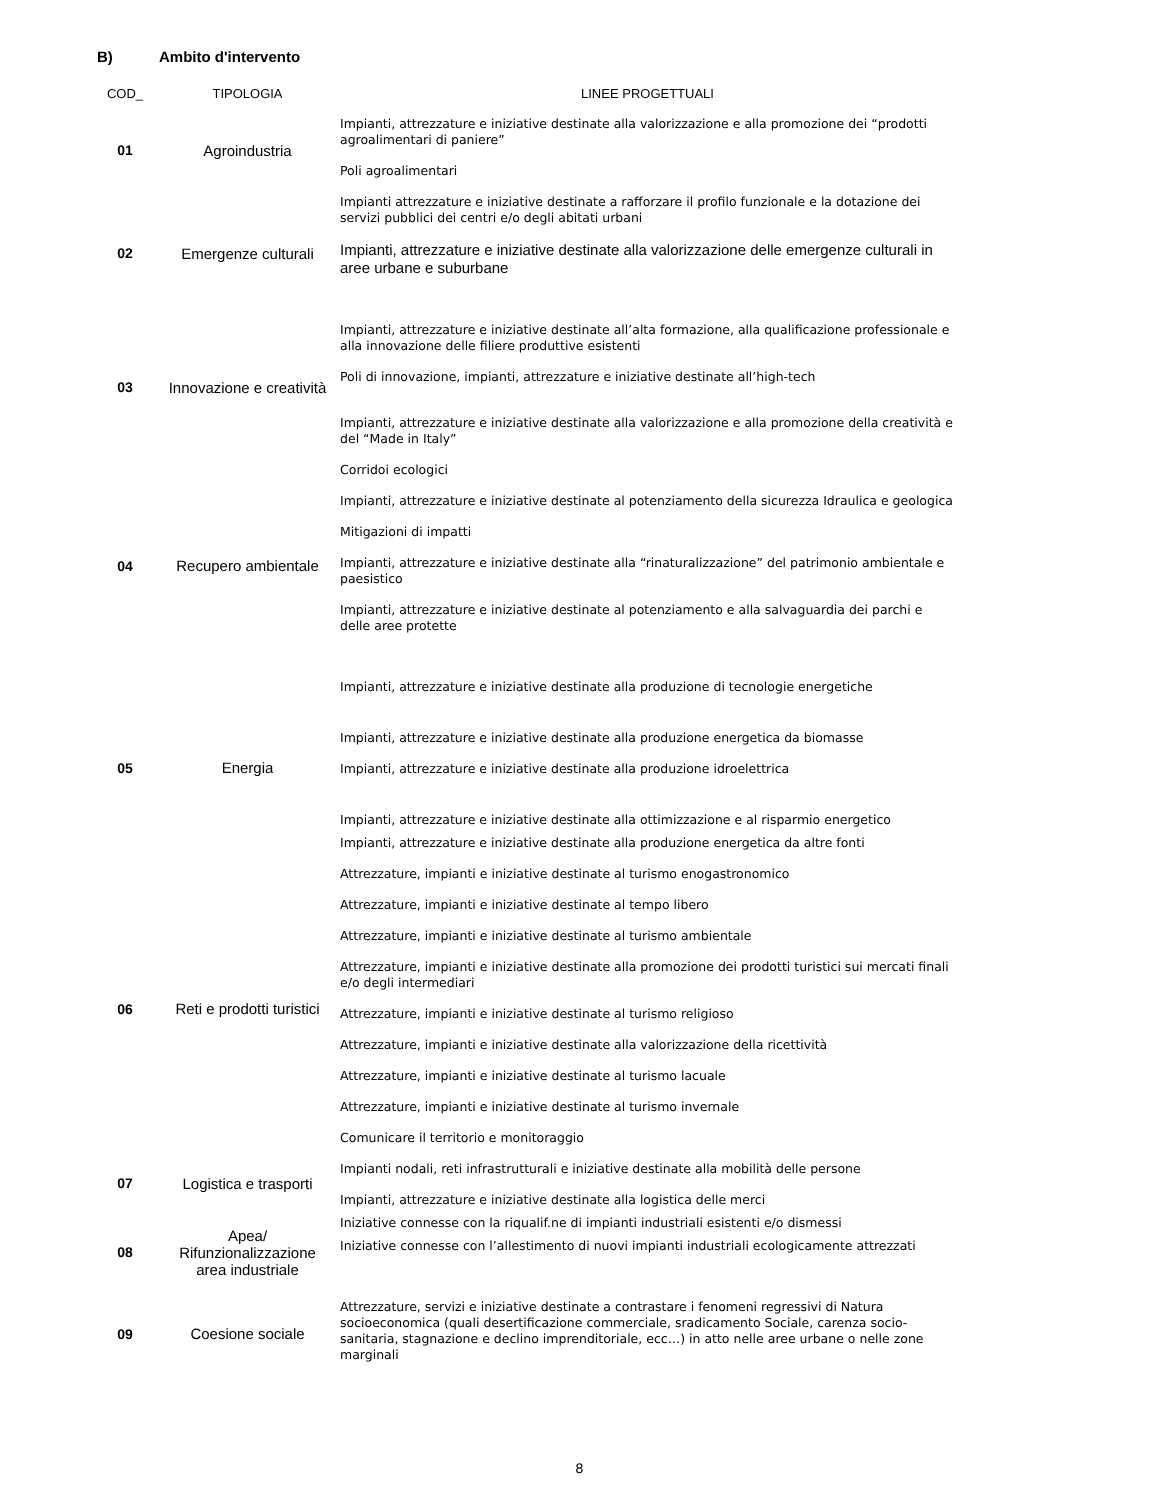B) Ambito d'intervento
| COD_ | TIPOLOGIA | LINEE PROGETTUALI |
| --- | --- | --- |
| 01 | Agroindustria | Impianti, attrezzature e iniziative destinate alla valorizzazione e alla promozione dei “prodotti agroalimentari di paniere” |
| | | Poli agroalimentari |
| 02 | Emergenze culturali | Impianti attrezzature e iniziative destinate a rafforzare il profilo funzionale e la dotazione dei servizi pubblici dei centri e/o degli abitati urbani |
| | | Impianti, attrezzature e iniziative destinate alla valorizzazione delle emergenze culturali in aree urbane e suburbane |
| 03 | Innovazione e creatività | Impianti, attrezzature e iniziative destinate all’alta formazione, alla qualificazione professionale e alla innovazione delle filiere produttive esistenti |
| | | Poli di innovazione, impianti, attrezzature e iniziative destinate all’high-tech |
| | | Impianti, attrezzature e iniziative destinate alla valorizzazione e alla promozione della creatività e del “Made in Italy” |
| 04 | Recupero ambientale | Corridoi ecologici |
| | | Impianti, attrezzature e iniziative destinate al potenziamento della sicurezza Idraulica e geologica |
| | | Mitigazioni di impatti |
| | | Impianti, attrezzature e iniziative destinate alla “rinaturalizzazione” del patrimonio ambientale e paesistico |
| | | Impianti, attrezzature e iniziative destinate al potenziamento e alla salvaguardia dei parchi e delle aree protette |
| 05 | Energia | Impianti, attrezzature e iniziative destinate alla produzione di tecnologie energetiche |
| | | Impianti, attrezzature e iniziative destinate alla produzione energetica da biomasse |
| | | Impianti, attrezzature e iniziative destinate alla produzione idroelettrica |
| | | Impianti, attrezzature e iniziative destinate alla ottimizzazione e al risparmio energetico |
| | | Impianti, attrezzature e iniziative destinate alla produzione energetica da altre fonti |
| 06 | Reti e prodotti turistici | Attrezzature, impianti e iniziative destinate al turismo enogastronomico |
| | | Attrezzature, impianti e iniziative destinate al tempo libero |
| | | Attrezzature, impianti e iniziative destinate al turismo ambientale |
| | | Attrezzature, impianti e iniziative destinate alla promozione dei prodotti turistici sui mercati finali e/o degli intermediari |
| | | Attrezzature, impianti e iniziative destinate al turismo religioso |
| | | Attrezzature, impianti e iniziative destinate alla valorizzazione della ricettività |
| | | Attrezzature, impianti e iniziative destinate al turismo lacuale |
| | | Attrezzature, impianti e iniziative destinate al turismo invernale |
| | | Comunicare il territorio e monitoraggio |
| 07 | Logistica e trasporti | Impianti nodali, reti infrastrutturali e iniziative destinate alla mobilità delle persone |
| | | Impianti, attrezzature e iniziative destinate alla logistica delle merci |
| 08 | Apea/ Rifunzionalizzazione area industriale | Iniziative connesse con la riqualif.ne di impianti industriali esistenti e/o dismessi |
| | | Iniziative connesse con l’allestimento di nuovi impianti industriali ecologicamente attrezzati |
| 09 | Coesione sociale | Attrezzature, servizi e iniziative destinate a contrastare i fenomeni regressivi di Natura socioeconomica (quali desertificazione commerciale, sradicamento Sociale, carenza socio-sanitaria, stagnazione e declino imprenditoriale, ecc…) in atto nelle aree urbane o nelle zone marginali |
8